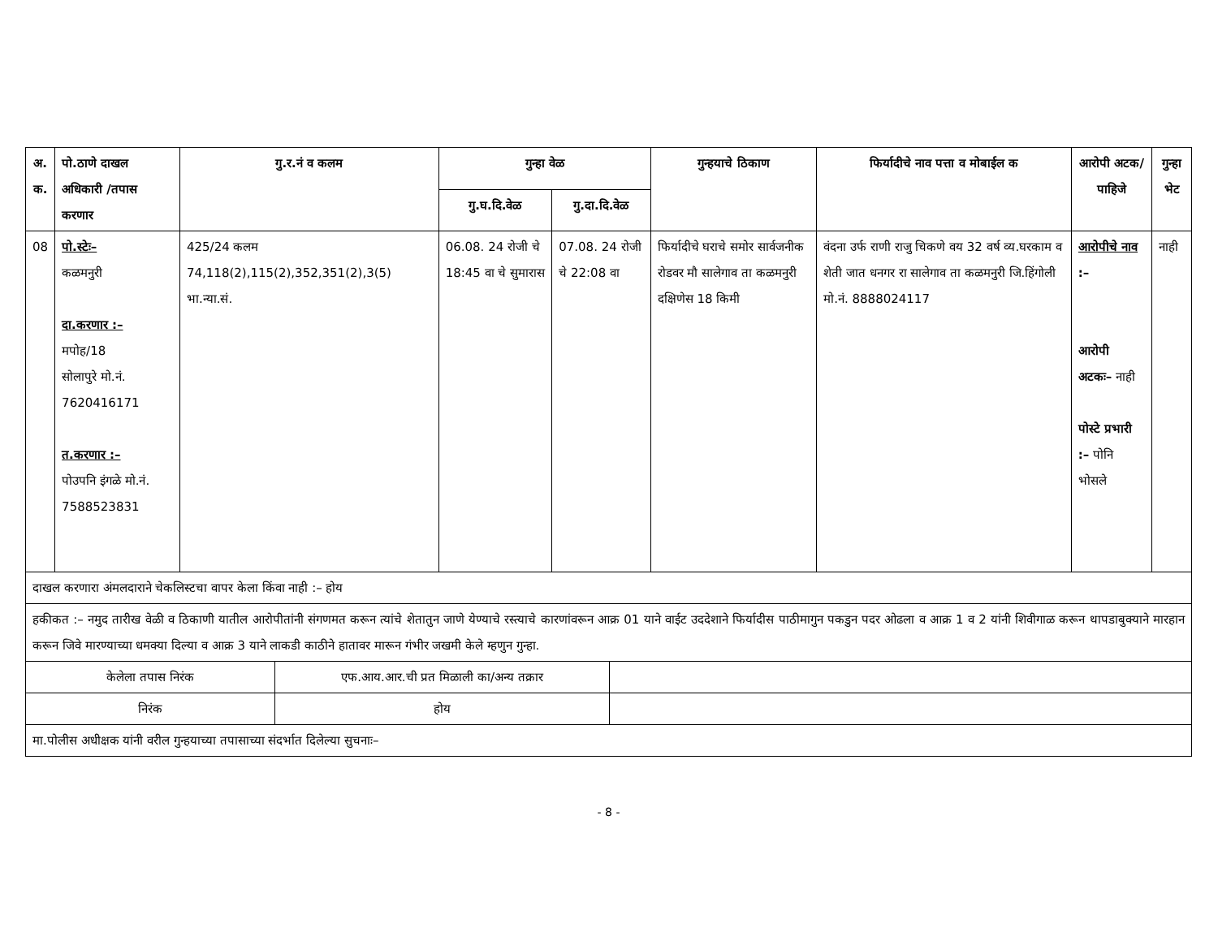| अ. क. | पो.ठाणे दाखल अधिकारी /तपास करणार | गु.र.नं व कलम | गुन्हा वेळ | | गुन्हयाचे ठिकाण | फिर्यादीचे नाव पत्ता व मोबाईल क | आरोपी अटक/पाहिजे | गुन्हा भेट |
| --- | --- | --- | --- | --- | --- | --- | --- | --- |
| | | | गु.घ.दि.वेळ | गु.दा.दि.वेळ | | | | |
| 08 | पो.स्टेः– कळमनुरी दा.करणार :– मपोह/18 सोलापुरे मो.नं. 7620416171 त.करणार :– पोउपनि इंगळे मो.नं. 7588523831 | 425/24 कलम 74,118(2),115(2),352,351(2),3(5) भा.न्या.सं. | 06.08. 24 रोजी चे 18:45 वा चे सुमारास | 07.08. 24 रोजी चे 22:08 वा | फिर्यादीचे घराचे समोर सार्वजनीक रोडवर मौ सालेगाव ता कळमनुरी दक्षिणेस 18 किमी | वंदना उर्फ राणी राजु चिकणे वय 32 वर्ष व्य.घरकाम व शेती जात धनगर रा सालेगाव ता कळमनुरी जि.हिंगोली मो.नं. 8888024117 | आरोपीचे नाव :– आरोपी अटकः– नाही पोस्टे प्रभारी :– पोनि भोसले | नाही |
| दाखल करणारा अंमलदाराने चेकलिस्टचा वापर केला किंवा नाही :– होय | | | | | | | | |
| हकीकत :– नमुद तारीख वेळी व ठिकाणी यातील आरोपीतांनी संगणमत करून त्यांचे शेतातुन जाणे येण्याचे रस्त्याचे कारणांवरून आक्र 01 याने वाईट उददेशाने फिर्यादीस पाठीमागुन पकडुन पदर ओढला व आक्र 1 व 2 यांनी शिवीगाळ करून थापडाबुक्याने मारहान करून जिवे मारण्याच्या धमक्या दिल्या व आक्र 3 याने लाकडी काठीने हातावर मारून गंभीर जखमी केले म्हणुन गुन्हा. | | | | | | | | |
| केलेला तपास निरंक | एफ.आय.आर.ची प्रत मिळाली का/अन्य तक्रार | |
| निरंक | होय | |
| मा.पोलीस अधीक्षक यांनी वरील गुन्हयाच्या तपासाच्या संदर्भात दिलेल्या सुचनाः– | | |
- 8 -